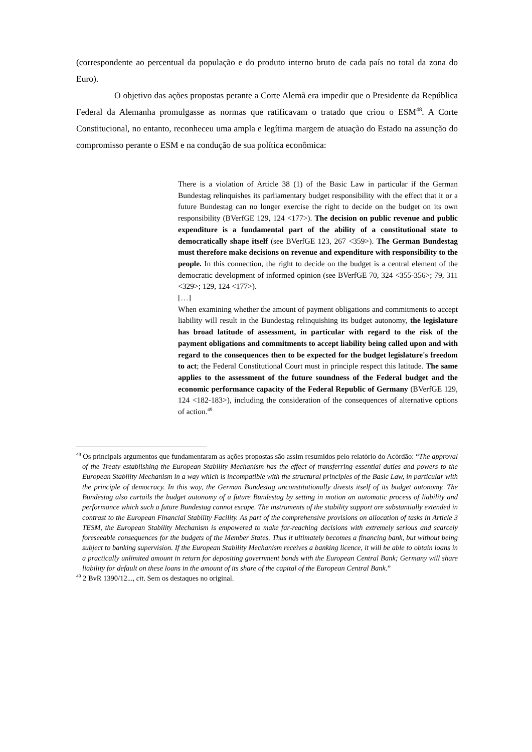(correspondente ao percentual da população e do produto interno bruto de cada país no total da zona do Euro).
O objetivo das ações propostas perante a Corte Alemã era impedir que o Presidente da República Federal da Alemanha promulgasse as normas que ratificavam o tratado que criou o ESM<sup>48</sup>. A Corte Constitucional, no entanto, reconheceu uma ampla e legítima margem de atuação do Estado na assunção do compromisso perante o ESM e na condução de sua política econômica:
There is a violation of Article 38 (1) of the Basic Law in particular if the German Bundestag relinquishes its parliamentary budget responsibility with the effect that it or a future Bundestag can no longer exercise the right to decide on the budget on its own responsibility (BVerfGE 129, 124 <177>). The decision on public revenue and public expenditure is a fundamental part of the ability of a constitutional state to democratically shape itself (see BVerfGE 123, 267 <359>). The German Bundestag must therefore make decisions on revenue and expenditure with responsibility to the people. In this connection, the right to decide on the budget is a central element of the democratic development of informed opinion (see BVerfGE 70, 324 <355-356>; 79, 311 <329>; 129, 124 <177>).
[…]
When examining whether the amount of payment obligations and commitments to accept liability will result in the Bundestag relinquishing its budget autonomy, the legislature has broad latitude of assessment, in particular with regard to the risk of the payment obligations and commitments to accept liability being called upon and with regard to the consequences then to be expected for the budget legislature's freedom to act; the Federal Constitutional Court must in principle respect this latitude. The same applies to the assessment of the future soundness of the Federal budget and the economic performance capacity of the Federal Republic of Germany (BVerfGE 129, 124 <182-183>), including the consideration of the consequences of alternative options of action.<sup>49</sup>
<sup>48</sup> Os principais argumentos que fundamentaram as ações propostas são assim resumidos pelo relatório do Acórdão: “The approval of the Treaty establishing the European Stability Mechanism has the effect of transferring essential duties and powers to the European Stability Mechanism in a way which is incompatible with the structural principles of the Basic Law, in particular with the principle of democracy. In this way, the German Bundestag unconstitutionally divests itself of its budget autonomy. The Bundestag also curtails the budget autonomy of a future Bundestag by setting in motion an automatic process of liability and performance which such a future Bundestag cannot escape. The instruments of the stability support are substantially extended in contrast to the European Financial Stability Facility. As part of the comprehensive provisions on allocation of tasks in Article 3 TESM, the European Stability Mechanism is empowered to make far-reaching decisions with extremely serious and scarcely foreseeable consequences for the budgets of the Member States. Thus it ultimately becomes a financing bank, but without being subject to banking supervision. If the European Stability Mechanism receives a banking licence, it will be able to obtain loans in a practically unlimited amount in return for depositing government bonds with the European Central Bank; Germany will share liability for default on these loans in the amount of its share of the capital of the European Central Bank.”
<sup>49</sup> 2 BvR 1390/12..., cit. Sem os destaques no original.